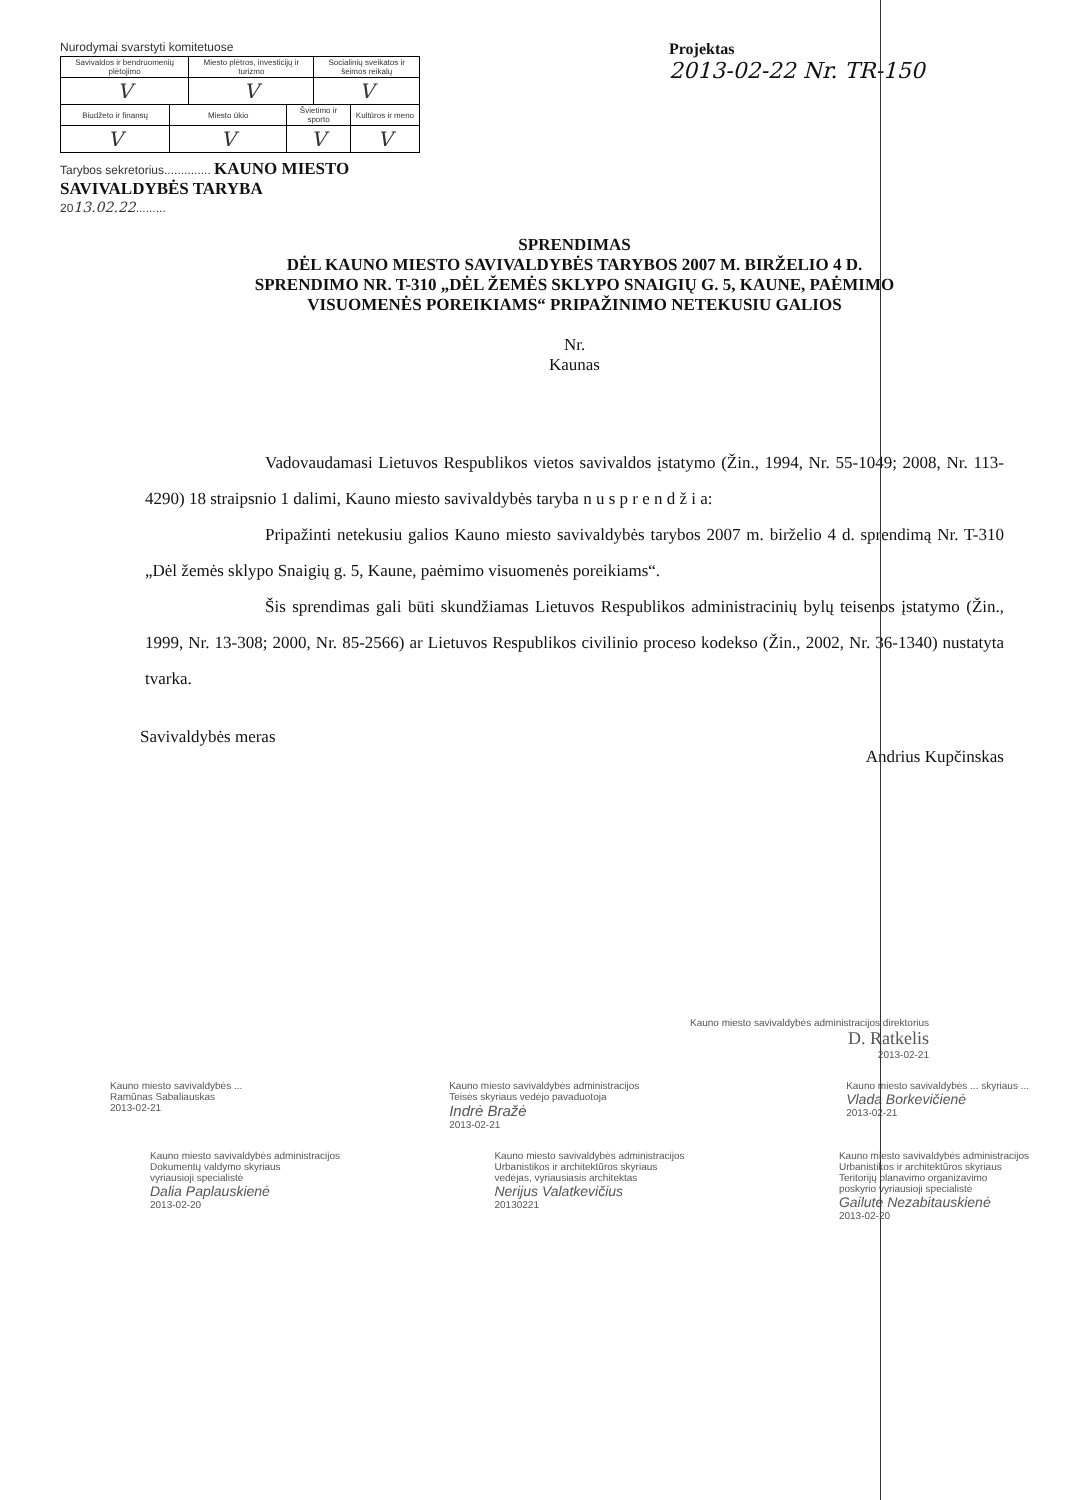Nurodymai svarstyti komitetuose
| Savivaldos ir bendruomenių plėtojimo | | Miesto plėtros, investicijų ir turizmo | | Socialinių sveikatos ir šeimos reikalų | |
| V | | V | | V | |
| Biudžeto ir finansų | Miesto ūkio | | Švietimo ir sporto | | Kultūros ir meno |
| V | V | | V | | V |
Tarybos sekretorius.............. KAUNO MIESTO SAVIVALDYBĖS TARYBA
2013.02.22.........
Projektas
2013-02-22 Nr. TR-150
SPRENDIMAS
DĖL KAUNO MIESTO SAVIVALDYBĖS TARYBOS 2007 M. BIRŽELIO 4 D.
SPRENDIMO NR. T-310 „DĖL ŽEMĖS SKLYPO SNAIGIŲ G. 5, KAUNE, PAĖMIMO
VISUOMENĖS POREIKIAMS“ PRIPAŽINIMO NETEKUSIU GALIOS
Nr.
Kaunas
Vadovaudamasi Lietuvos Respublikos vietos savivaldos įstatymo (Žin., 1994, Nr. 55-1049; 2008, Nr. 113-4290) 18 straipsnio 1 dalimi, Kauno miesto savivaldybės taryba n u s p r e n d ž i a:
Pripažinti netekusiu galios Kauno miesto savivaldybės tarybos 2007 m. birželio 4 d. sprendimą Nr. T-310 „Dėl žemės sklypo Snaigių g. 5, Kaune, paėmimo visuomenės poreikiams“.
Šis sprendimas gali būti skundžiamas Lietuvos Respublikos administracinių bylų teisenos įstatymo (Žin., 1999, Nr. 13-308; 2000, Nr. 85-2566) ar Lietuvos Respublikos civilinio proceso kodekso (Žin., 2002, Nr. 36-1340) nustatyta tvarka.
Savivaldybės meras Andrius Kupčinskas
Kauno miesto savivaldybės administracijos direktorius
D. Ratkelis
2013-02-21
Kauno miesto savivaldybės ...
Ramūnas Sabaliauskas
2013-02-21
Kauno miesto savivaldybės administracijos
Teisės skyriaus vedėjo pavaduotoja
Indrė Bražė
2013-02-21
Kauno miesto savivaldybės ... skyriaus ...
Vlada Borkevičienė
2013-02-21
Kauno miesto savivaldybės administracijos
Dokumentų valdymo skyriaus
vyriausioji specialistė
Dalia Paplauskienė
2013-02-20
Kauno miesto savivaldybės administracijos
Urbanistikos ir architektūros skyriaus
vedėjas, vyriausiasis architektas
Nerijus Valatkevičius
20130221
Kauno miesto savivaldybės administracijos
Urbanistikos ir architektūros skyriaus
Teritorijų planavimo organizavimo
poskyrio vyriausioji specialistė
Gailutė Nezabitauskienė
2013-02-20